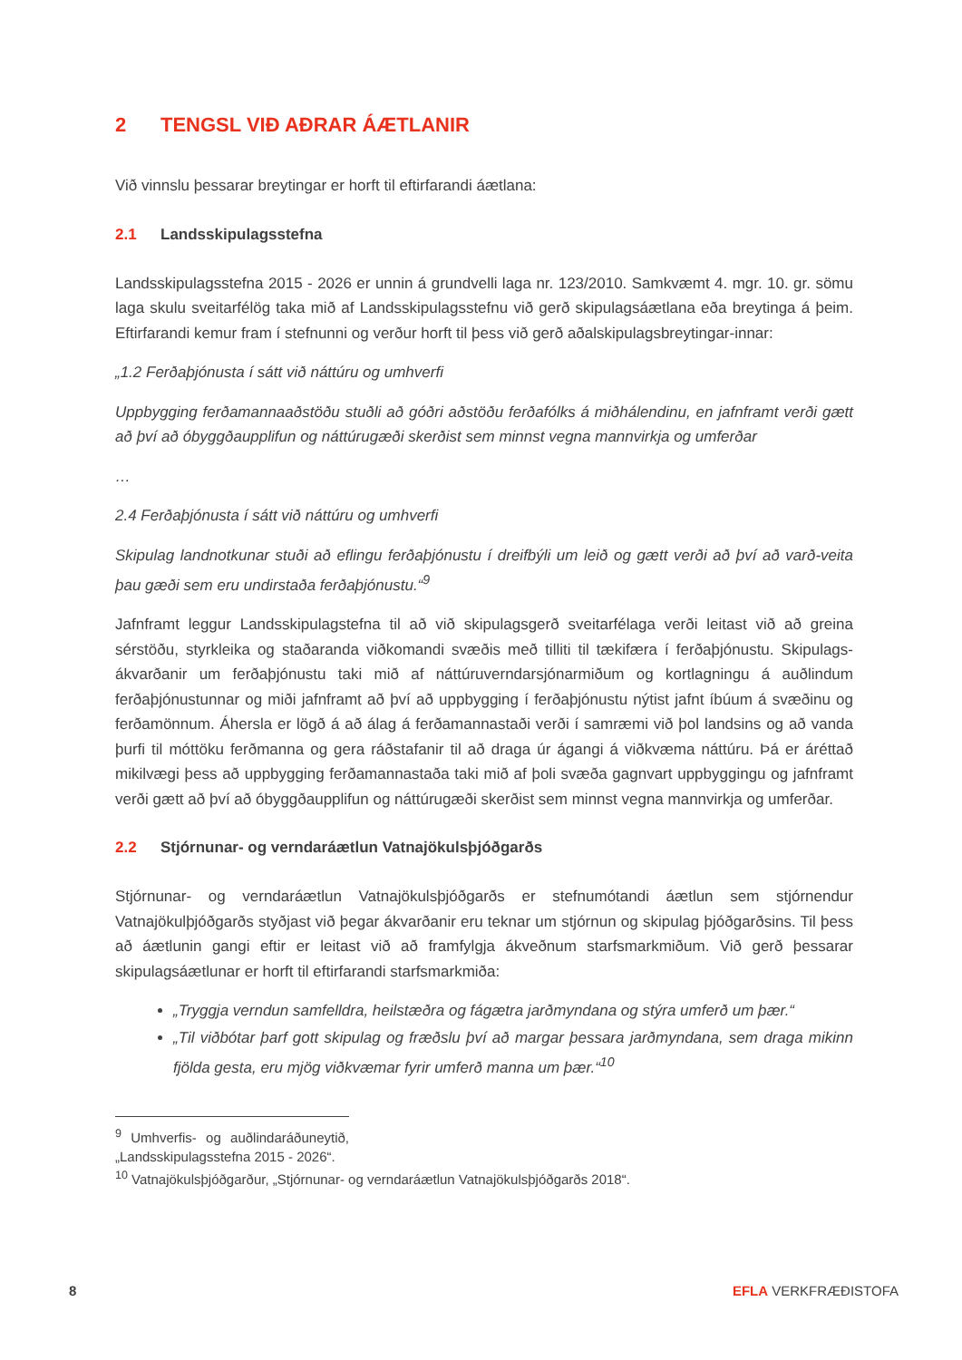2 TENGSL VIÐ AÐRAR ÁÆTLANIR
Við vinnslu þessarar breytingar er horft til eftirfarandi áætlana:
2.1 Landsskipulagsstefna
Landsskipulagsstefna 2015 - 2026 er unnin á grundvelli laga nr. 123/2010. Samkvæmt 4. mgr. 10. gr. sömu laga skulu sveitarfélög taka mið af Landsskipulagsstefnu við gerð skipulagsáætlana eða breytinga á þeim. Eftirfarandi kemur fram í stefnunni og verður horft til þess við gerð aðalskipulagsbreytingar-innar:
„1.2 Ferðaþjónusta í sátt við náttúru og umhverfi
Uppbygging ferðamannaaðstöðu stuðli að góðri aðstöðu ferðafólks á miðhálendinu, en jafnframt verði gætt að því að óbyggðaupplifun og náttúrugæði skerðist sem minnst vegna mannvirkja og umferðar
…
2.4 Ferðaþjónusta í sátt við náttúru og umhverfi
Skipulag landnotkunar stuði að eflingu ferðaþjónustu í dreifbýli um leið og gætt verði að því að varð-veita þau gæði sem eru undirstaða ferðaþjónustu.“<sup>9</sup>
Jafnframt leggur Landsskipulagstefna til að við skipulagsgerð sveitarfélaga verði leitast við að greina sérstöðu, styrkleika og staðaranda viðkomandi svæðis með tilliti til tækifæra í ferðaþjónustu. Skipulags-ákvarðanir um ferðaþjónustu taki mið af náttúruverndarsjónarmiðum og kortlagningu á auðlindum ferðaþjónustunnar og miði jafnframt að því að uppbygging í ferðaþjónustu nýtist jafnt íbúum á svæðinu og ferðamönnum. Áhersla er lögð á að álag á ferðamannastaði verði í samræmi við þol landsins og að vanda þurfi til móttöku ferðmanna og gera ráðstafanir til að draga úr ágangi á viðkvæma náttúru. Þá er áréttað mikilvægi þess að uppbygging ferðamannastaða taki mið af þoli svæða gagnvart uppbyggingu og jafnframt verði gætt að því að óbyggðaupplifun og náttúrugæði skerðist sem minnst vegna mannvirkja og umferðar.
2.2 Stjórnunar- og verndaráætlun Vatnajökulsþjóðgarðs
Stjórnunar- og verndaráætlun Vatnajökulsþjóðgarðs er stefnumótandi áætlun sem stjórnendur Vatnajökulþjóðgarðs styðjast við þegar ákvarðanir eru teknar um stjórnun og skipulag þjóðgarðsins. Til þess að áætlunin gangi eftir er leitast við að framfylgja ákveðnum starfsmarkmiðum. Við gerð þessarar skipulagsáætlunar er horft til eftirfarandi starfsmarkmiða:
„Tryggja verndun samfelldra, heilstæðra og fágætra jarðmyndana og stýra umferð um þær.“
„Til viðbótar þarf gott skipulag og fræðslu því að margar þessara jarðmyndana, sem draga mikinn fjölda gesta, eru mjög viðkvæmar fyrir umferð manna um þær.“<sup>10</sup>
<sup>9</sup> Umhverfis- og auðlindaráðuneytið, „Landsskipulagsstefna 2015 - 2026“.
<sup>10</sup> Vatnajökulsþjóðgarður, „Stjórnunar- og verndaráætlun Vatnajökulsþjóðgarðs 2018“.
8 EFLA VERKFRÆÐISTOFA